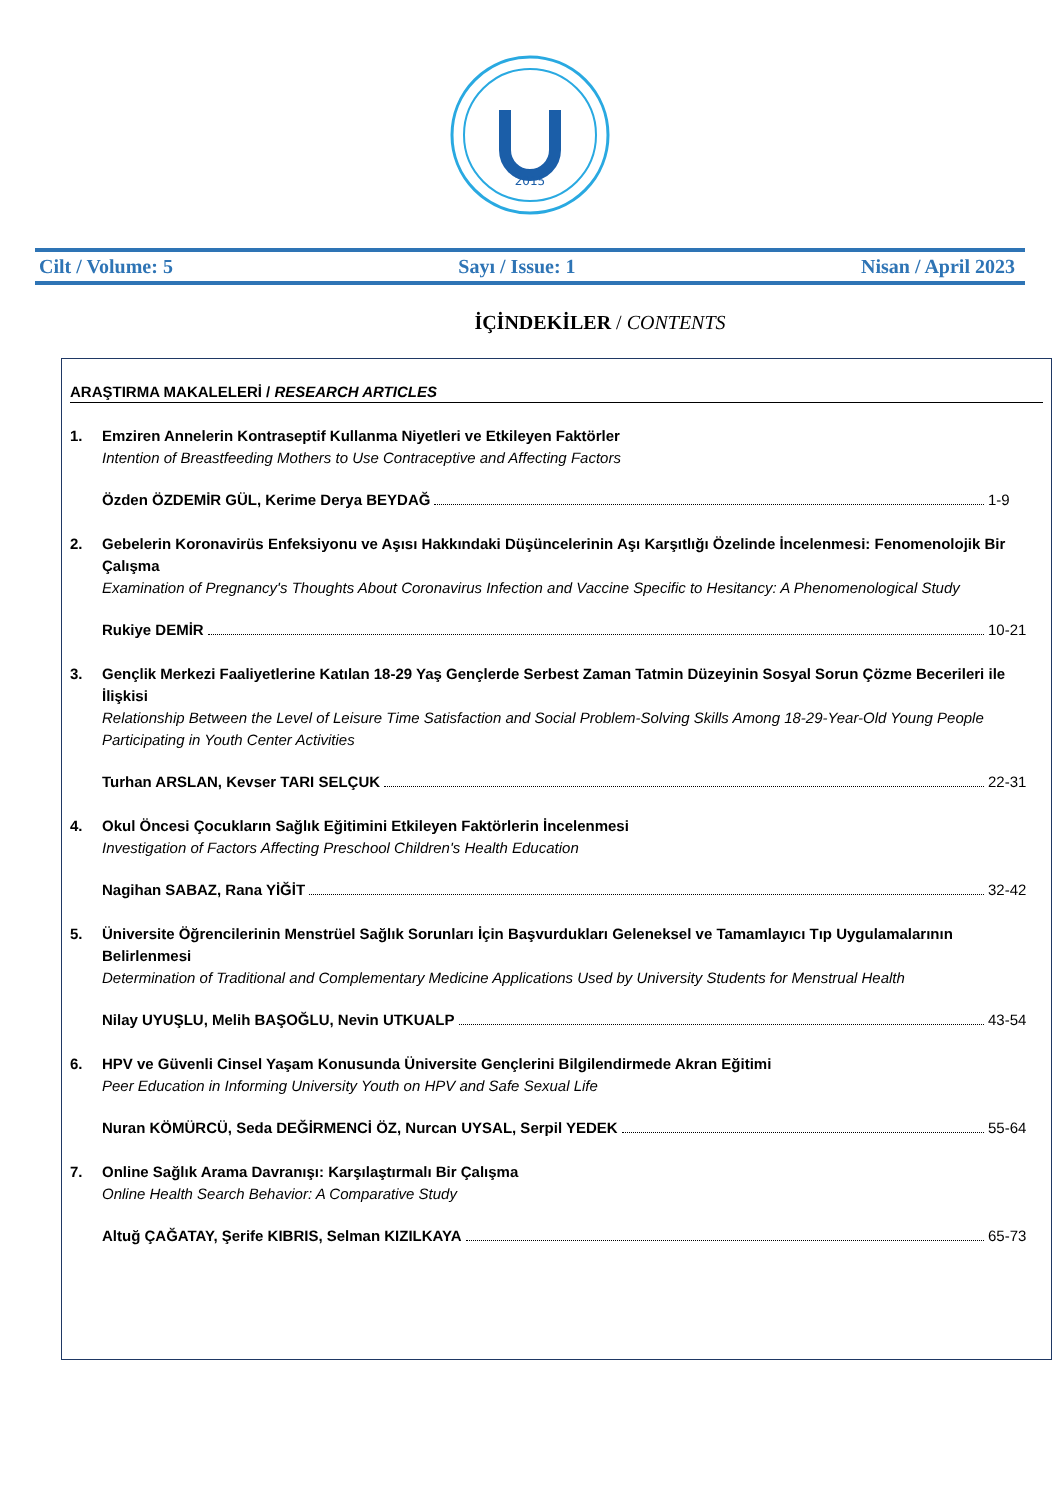2015
Cilt / Volume: 5 Sayı / Issue: 1 Nisan / April 2023
İÇİNDEKİLER / CONTENTS
ARAŞTIRMA MAKALELERİ / RESEARCH ARTICLES
1. Emziren Annelerin Kontraseptif Kullanma Niyetleri ve Etkileyen Faktörler
Intention of Breastfeeding Mothers to Use Contraceptive and Affecting Factors
Özden ÖZDEMİR GÜL, Kerime Derya BEYDAĞ 1-9
2. Gebelerin Koronavirüs Enfeksiyonu ve Aşısı Hakkındaki Düşüncelerinin Aşı Karşıtlığı Özelinde İncelenmesi: Fenomenolojik Bir Çalışma
Examination of Pregnancy's Thoughts About Coronavirus Infection and Vaccine Specific to Hesitancy: A Phenomenological Study
Rukiye DEMİR 10-21
3. Gençlik Merkezi Faaliyetlerine Katılan 18-29 Yaş Gençlerde Serbest Zaman Tatmin Düzeyinin Sosyal Sorun Çözme Becerileri ile İlişkisi
Relationship Between the Level of Leisure Time Satisfaction and Social Problem-Solving Skills Among 18-29-Year-Old Young People Participating in Youth Center Activities
Turhan ARSLAN, Kevser TARI SELÇUK 22-31
4. Okul Öncesi Çocukların Sağlık Eğitimini Etkileyen Faktörlerin İncelenmesi
Investigation of Factors Affecting Preschool Children's Health Education
Nagihan SABAZ, Rana YİĞİT 32-42
5. Üniversite Öğrencilerinin Menstrüel Sağlık Sorunları İçin Başvurdukları Geleneksel ve Tamamlayıcı Tıp Uygulamalarının Belirlenmesi
Determination of Traditional and Complementary Medicine Applications Used by University Students for Menstrual Health
Nilay UYUŞLU, Melih BAŞOĞLU, Nevin UTKUALP 43-54
6. HPV ve Güvenli Cinsel Yaşam Konusunda Üniversite Gençlerini Bilgilendirmede Akran Eğitimi
Peer Education in Informing University Youth on HPV and Safe Sexual Life
Nuran KÖMÜRCÜ, Seda DEĞİRMENCİ ÖZ, Nurcan UYSAL, Serpil YEDEK 55-64
7. Online Sağlık Arama Davranışı: Karşılaştırmalı Bir Çalışma
Online Health Search Behavior: A Comparative Study
Altuğ ÇAĞATAY, Şerife KIBRIS, Selman KIZILKAYA 65-73